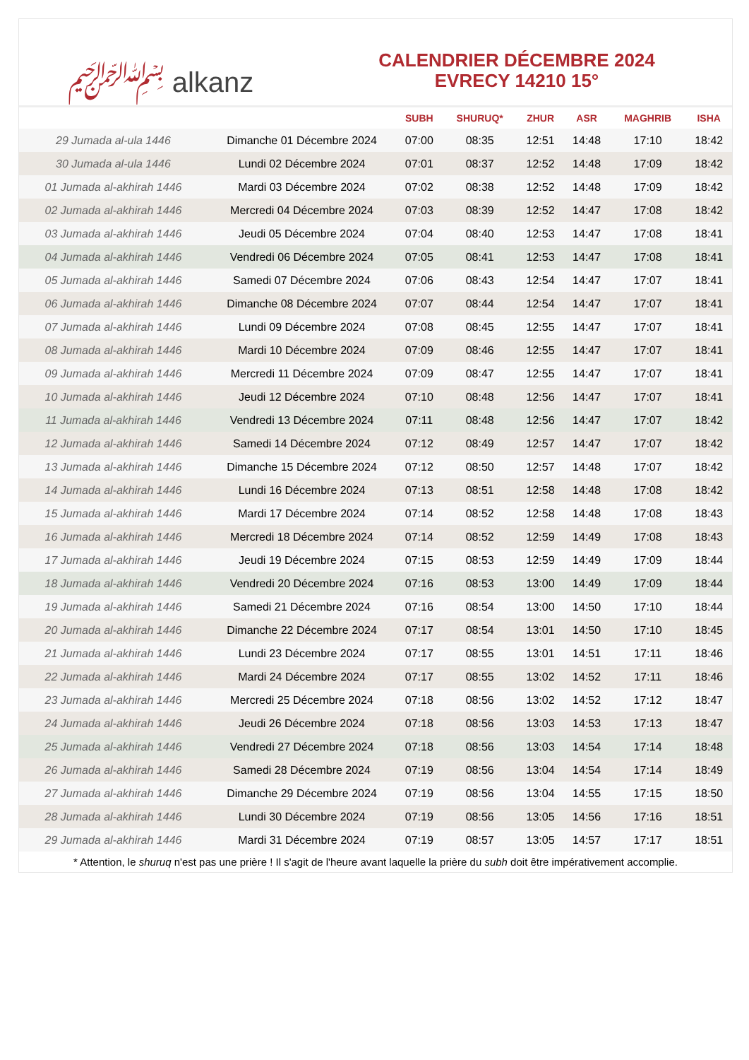﷽ alkanz
CALENDRIER DÉCEMBRE 2024
EVRECY 14210 15°
| | | SUBH | SHURUQ* | ZHUR | ASR | MAGHRIB | ISHA |
| --- | --- | --- | --- | --- | --- | --- | --- |
| 29 Jumada al-ula 1446 | Dimanche 01 Décembre 2024 | 07:00 | 08:35 | 12:51 | 14:48 | 17:10 | 18:42 |
| 30 Jumada al-ula 1446 | Lundi 02 Décembre 2024 | 07:01 | 08:37 | 12:52 | 14:48 | 17:09 | 18:42 |
| 01 Jumada al-akhirah 1446 | Mardi 03 Décembre 2024 | 07:02 | 08:38 | 12:52 | 14:48 | 17:09 | 18:42 |
| 02 Jumada al-akhirah 1446 | Mercredi 04 Décembre 2024 | 07:03 | 08:39 | 12:52 | 14:47 | 17:08 | 18:42 |
| 03 Jumada al-akhirah 1446 | Jeudi 05 Décembre 2024 | 07:04 | 08:40 | 12:53 | 14:47 | 17:08 | 18:41 |
| 04 Jumada al-akhirah 1446 | Vendredi 06 Décembre 2024 | 07:05 | 08:41 | 12:53 | 14:47 | 17:08 | 18:41 |
| 05 Jumada al-akhirah 1446 | Samedi 07 Décembre 2024 | 07:06 | 08:43 | 12:54 | 14:47 | 17:07 | 18:41 |
| 06 Jumada al-akhirah 1446 | Dimanche 08 Décembre 2024 | 07:07 | 08:44 | 12:54 | 14:47 | 17:07 | 18:41 |
| 07 Jumada al-akhirah 1446 | Lundi 09 Décembre 2024 | 07:08 | 08:45 | 12:55 | 14:47 | 17:07 | 18:41 |
| 08 Jumada al-akhirah 1446 | Mardi 10 Décembre 2024 | 07:09 | 08:46 | 12:55 | 14:47 | 17:07 | 18:41 |
| 09 Jumada al-akhirah 1446 | Mercredi 11 Décembre 2024 | 07:09 | 08:47 | 12:55 | 14:47 | 17:07 | 18:41 |
| 10 Jumada al-akhirah 1446 | Jeudi 12 Décembre 2024 | 07:10 | 08:48 | 12:56 | 14:47 | 17:07 | 18:41 |
| 11 Jumada al-akhirah 1446 | Vendredi 13 Décembre 2024 | 07:11 | 08:48 | 12:56 | 14:47 | 17:07 | 18:42 |
| 12 Jumada al-akhirah 1446 | Samedi 14 Décembre 2024 | 07:12 | 08:49 | 12:57 | 14:47 | 17:07 | 18:42 |
| 13 Jumada al-akhirah 1446 | Dimanche 15 Décembre 2024 | 07:12 | 08:50 | 12:57 | 14:48 | 17:07 | 18:42 |
| 14 Jumada al-akhirah 1446 | Lundi 16 Décembre 2024 | 07:13 | 08:51 | 12:58 | 14:48 | 17:08 | 18:42 |
| 15 Jumada al-akhirah 1446 | Mardi 17 Décembre 2024 | 07:14 | 08:52 | 12:58 | 14:48 | 17:08 | 18:43 |
| 16 Jumada al-akhirah 1446 | Mercredi 18 Décembre 2024 | 07:14 | 08:52 | 12:59 | 14:49 | 17:08 | 18:43 |
| 17 Jumada al-akhirah 1446 | Jeudi 19 Décembre 2024 | 07:15 | 08:53 | 12:59 | 14:49 | 17:09 | 18:44 |
| 18 Jumada al-akhirah 1446 | Vendredi 20 Décembre 2024 | 07:16 | 08:53 | 13:00 | 14:49 | 17:09 | 18:44 |
| 19 Jumada al-akhirah 1446 | Samedi 21 Décembre 2024 | 07:16 | 08:54 | 13:00 | 14:50 | 17:10 | 18:44 |
| 20 Jumada al-akhirah 1446 | Dimanche 22 Décembre 2024 | 07:17 | 08:54 | 13:01 | 14:50 | 17:10 | 18:45 |
| 21 Jumada al-akhirah 1446 | Lundi 23 Décembre 2024 | 07:17 | 08:55 | 13:01 | 14:51 | 17:11 | 18:46 |
| 22 Jumada al-akhirah 1446 | Mardi 24 Décembre 2024 | 07:17 | 08:55 | 13:02 | 14:52 | 17:11 | 18:46 |
| 23 Jumada al-akhirah 1446 | Mercredi 25 Décembre 2024 | 07:18 | 08:56 | 13:02 | 14:52 | 17:12 | 18:47 |
| 24 Jumada al-akhirah 1446 | Jeudi 26 Décembre 2024 | 07:18 | 08:56 | 13:03 | 14:53 | 17:13 | 18:47 |
| 25 Jumada al-akhirah 1446 | Vendredi 27 Décembre 2024 | 07:18 | 08:56 | 13:03 | 14:54 | 17:14 | 18:48 |
| 26 Jumada al-akhirah 1446 | Samedi 28 Décembre 2024 | 07:19 | 08:56 | 13:04 | 14:54 | 17:14 | 18:49 |
| 27 Jumada al-akhirah 1446 | Dimanche 29 Décembre 2024 | 07:19 | 08:56 | 13:04 | 14:55 | 17:15 | 18:50 |
| 28 Jumada al-akhirah 1446 | Lundi 30 Décembre 2024 | 07:19 | 08:56 | 13:05 | 14:56 | 17:16 | 18:51 |
| 29 Jumada al-akhirah 1446 | Mardi 31 Décembre 2024 | 07:19 | 08:57 | 13:05 | 14:57 | 17:17 | 18:51 |
* Attention, le shuruq n'est pas une prière ! Il s'agit de l'heure avant laquelle la prière du subh doit être impérativement accomplie.